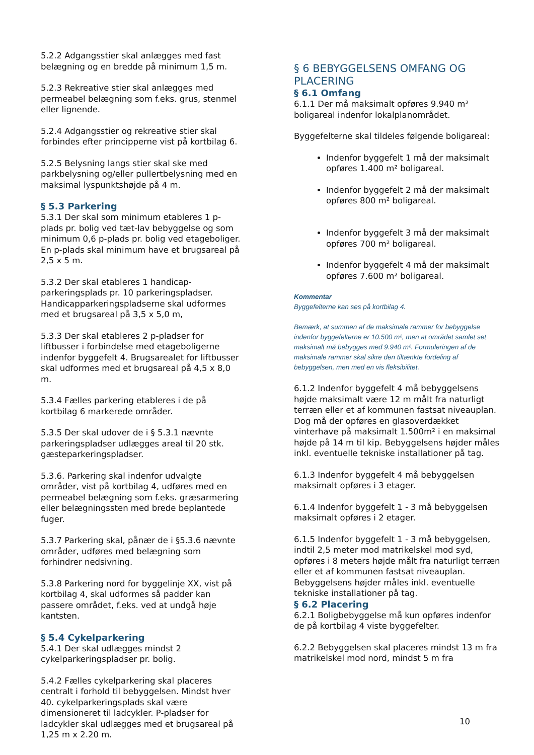5.2.2 Adgangsstier skal anlægges med fast belægning og en bredde på minimum 1,5 m.
5.2.3 Rekreative stier skal anlægges med permeabel belægning som f.eks. grus, stenmel eller lignende.
5.2.4 Adgangsstier og rekreative stier skal forbindes efter principperne vist på kortbilag 6.
5.2.5 Belysning langs stier skal ske med parkbelysning og/eller pullertbelysning med en maksimal lyspunktshøjde på 4 m.
§ 5.3 Parkering
5.3.1 Der skal som minimum etableres 1 p-plads pr. bolig ved tæt-lav bebyggelse og som minimum 0,6 p-plads pr. bolig ved etageboliger. En p-plads skal minimum have et brugsareal på 2,5 x 5 m.
5.3.2 Der skal etableres 1 handicap-parkeringsplads pr. 10 parkeringspladser. Handicapparkeringspladserne skal udformes med et brugsareal på 3,5 x 5,0 m,
5.3.3 Der skal etableres 2 p-pladser for liftbusser i forbindelse med etageboligerne indenfor byggefelt 4. Brugsarealet for liftbusser skal udformes med et brugsareal på 4,5 x 8,0 m.
5.3.4 Fælles parkering etableres i de på kortbilag 6 markerede områder.
5.3.5 Der skal udover de i § 5.3.1 nævnte parkeringspladser udlægges areal til 20 stk. gæsteparkeringspladser.
5.3.6. Parkering skal indenfor udvalgte områder, vist på kortbilag 4, udføres med en permeabel belægning som f.eks. græsarmering eller belægningssten med brede beplantede fuger.
5.3.7 Parkering skal, pånær de i §5.3.6 nævnte områder, udføres med belægning som forhindrer nedsivning.
5.3.8 Parkering nord for byggelinje XX, vist på kortbilag 4, skal udformes så padder kan passere området, f.eks. ved at undgå høje kantsten.
§ 5.4 Cykelparkering
5.4.1 Der skal udlægges mindst 2 cykelparkeringspladser pr. bolig.
5.4.2 Fælles cykelparkering skal placeres centralt i forhold til bebyggelsen. Mindst hver 40. cykelparkeringsplads skal være dimensioneret til ladcykler. P-pladser for ladcykler skal udlægges med et brugsareal på 1,25 m x 2.20 m.
§ 6 BEBYGGELSENS OMFANG OG PLACERING
§ 6.1 Omfang
6.1.1 Der må maksimalt opføres 9.940 m² boligareal indenfor lokalplanområdet.
Byggefelterne skal tildeles følgende boligareal:
Indenfor byggefelt 1 må der maksimalt opføres 1.400 m² boligareal.
Indenfor byggefelt 2 må der maksimalt opføres 800 m² boligareal.
Indenfor byggefelt 3 må der maksimalt opføres 700 m² boligareal.
Indenfor byggefelt 4 må der maksimalt opføres 7.600 m² boligareal.
Kommentar
Byggefelterne kan ses på kortbilag 4.
Bemærk, at summen af de maksimale rammer for bebyggelse indenfor byggefelterne er 10.500 m², men at området samlet set maksimalt må bebygges med 9.940 m². Formuleringen af de maksimale rammer skal sikre den tiltænkte fordeling af bebyggelsen, men med en vis fleksibilitet.
6.1.2 Indenfor byggefelt 4 må bebyggelsens højde maksimalt være 12 m målt fra naturligt terræn eller et af kommunen fastsat niveauplan. Dog må der opføres en glasoverdækket vinterhave på maksimalt 1.500m² i en maksimal højde på 14 m til kip. Bebyggelsens højder måles inkl. eventuelle tekniske installationer på tag.
6.1.3 Indenfor byggefelt 4 må bebyggelsen maksimalt opføres i 3 etager.
6.1.4 Indenfor byggefelt 1 - 3 må bebyggelsen maksimalt opføres i 2 etager.
6.1.5 Indenfor byggefelt 1 - 3 må bebyggelsen, indtil 2,5 meter mod matrikelskel mod syd, opføres i 8 meters højde målt fra naturligt terræn eller et af kommunen fastsat niveauplan. Bebyggelsens højder måles inkl. eventuelle tekniske installationer på tag.
§ 6.2 Placering
6.2.1 Boligbebyggelse må kun opføres indenfor de på kortbilag 4 viste byggefelter.
6.2.2 Bebyggelsen skal placeres mindst 13 m fra matrikelskel mod nord, mindst 5 m fra
10